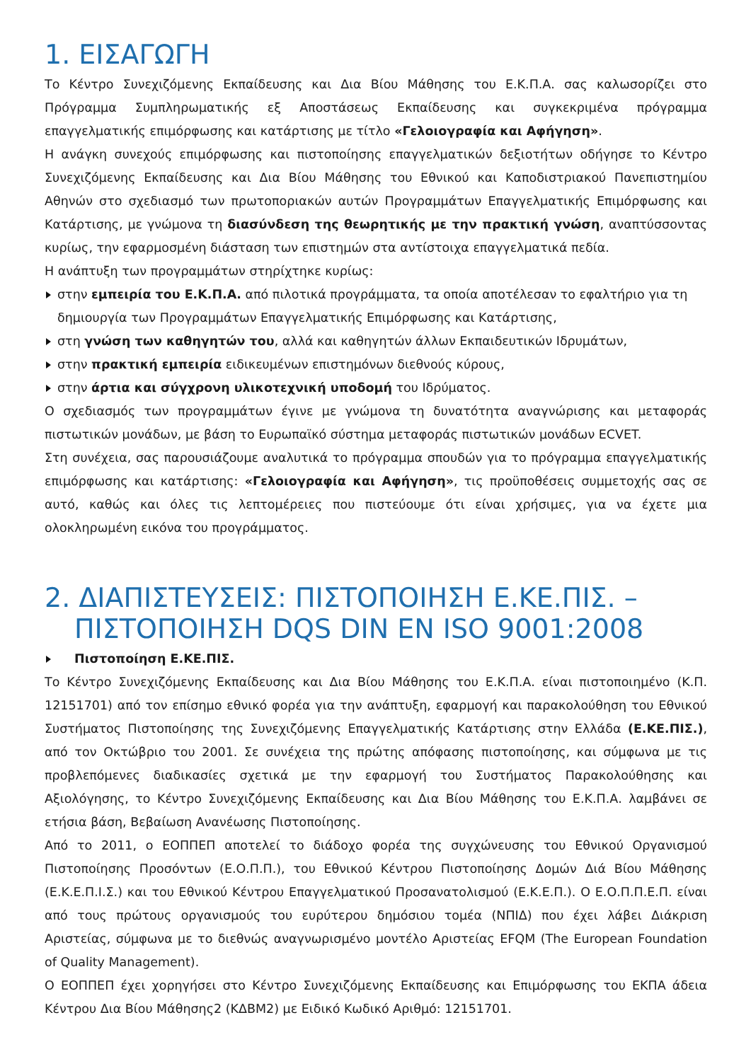1. ΕΙΣΑΓΩΓΗ
Το Κέντρο Συνεχιζόμενης Εκπαίδευσης και Δια Βίου Μάθησης του Ε.Κ.Π.Α. σας καλωσορίζει στο Πρόγραμμα Συμπληρωματικής εξ Αποστάσεως Εκπαίδευσης και συγκεκριμένα πρόγραμμα επαγγελματικής επιμόρφωσης και κατάρτισης με τίτλο «Γελοιογραφία και Αφήγηση».
Η ανάγκη συνεχούς επιμόρφωσης και πιστοποίησης επαγγελματικών δεξιοτήτων οδήγησε το Κέντρο Συνεχιζόμενης Εκπαίδευσης και Δια Βίου Μάθησης του Εθνικού και Καποδιστριακού Πανεπιστημίου Αθηνών στο σχεδιασμό των πρωτοποριακών αυτών Προγραμμάτων Επαγγελματικής Επιμόρφωσης και Κατάρτισης, με γνώμονα τη διασύνδεση της θεωρητικής με την πρακτική γνώση, αναπτύσσοντας κυρίως, την εφαρμοσμένη διάσταση των επιστημών στα αντίστοιχα επαγγελματικά πεδία.
Η ανάπτυξη των προγραμμάτων στηρίχτηκε κυρίως:
στην εμπειρία του Ε.Κ.Π.Α. από πιλοτικά προγράμματα, τα οποία αποτέλεσαν το εφαλτήριο για τη δημιουργία των Προγραμμάτων Επαγγελματικής Επιμόρφωσης και Κατάρτισης,
στη γνώση των καθηγητών του, αλλά και καθηγητών άλλων Εκπαιδευτικών Ιδρυμάτων,
στην πρακτική εμπειρία ειδικευμένων επιστημόνων διεθνούς κύρους,
στην άρτια και σύγχρονη υλικοτεχνική υποδομή του Ιδρύματος.
Ο σχεδιασμός των προγραμμάτων έγινε με γνώμονα τη δυνατότητα αναγνώρισης και μεταφοράς πιστωτικών μονάδων, με βάση το Ευρωπαϊκό σύστημα μεταφοράς πιστωτικών μονάδων ECVET.
Στη συνέχεια, σας παρουσιάζουμε αναλυτικά το πρόγραμμα σπουδών για το πρόγραμμα επαγγελματικής επιμόρφωσης και κατάρτισης: «Γελοιογραφία και Αφήγηση», τις προϋποθέσεις συμμετοχής σας σε αυτό, καθώς και όλες τις λεπτομέρειες που πιστεύουμε ότι είναι χρήσιμες, για να έχετε μια ολοκληρωμένη εικόνα του προγράμματος.
2. ΔΙΑΠΙΣΤΕΥΣΕΙΣ: ΠΙΣΤΟΠΟΙΗΣΗ Ε.ΚΕ.ΠΙΣ. –
ΠΙΣΤΟΠΟΙΗΣΗ DQS DIN EN ISO 9001:2008
Πιστοποίηση Ε.ΚΕ.ΠΙΣ.
Το Κέντρο Συνεχιζόμενης Εκπαίδευσης και Δια Βίου Μάθησης του Ε.Κ.Π.Α. είναι πιστοποιημένο (Κ.Π. 12151701) από τον επίσημο εθνικό φορέα για την ανάπτυξη, εφαρμογή και παρακολούθηση του Εθνικού Συστήματος Πιστοποίησης της Συνεχιζόμενης Επαγγελματικής Κατάρτισης στην Ελλάδα (Ε.ΚΕ.ΠΙΣ.), από τον Οκτώβριο του 2001. Σε συνέχεια της πρώτης απόφασης πιστοποίησης, και σύμφωνα με τις προβλεπόμενες διαδικασίες σχετικά με την εφαρμογή του Συστήματος Παρακολούθησης και Αξιολόγησης, το Κέντρο Συνεχιζόμενης Εκπαίδευσης και Δια Βίου Μάθησης του Ε.Κ.Π.Α. λαμβάνει σε ετήσια βάση, Βεβαίωση Ανανέωσης Πιστοποίησης.
Από το 2011, ο ΕΟΠΠΕΠ αποτελεί το διάδοχο φορέα της συγχώνευσης του Εθνικού Οργανισμού Πιστοποίησης Προσόντων (Ε.Ο.Π.Π.), του Εθνικού Κέντρου Πιστοποίησης Δομών Διά Βίου Μάθησης (Ε.Κ.Ε.Π.Ι.Σ.) και του Εθνικού Κέντρου Επαγγελματικού Προσανατολισμού (Ε.Κ.Ε.Π.). Ο Ε.Ο.Π.Π.Ε.Π. είναι από τους πρώτους οργανισμούς του ευρύτερου δημόσιου τομέα (ΝΠΙΔ) που έχει λάβει Διάκριση Αριστείας, σύμφωνα με το διεθνώς αναγνωρισμένο μοντέλο Αριστείας EFQM (The European Foundation of Quality Management).
Ο ΕΟΠΠΕΠ έχει χορηγήσει στο Κέντρο Συνεχιζόμενης Εκπαίδευσης και Επιμόρφωσης του ΕΚΠΑ άδεια Κέντρου Δια Βίου Μάθησης2 (ΚΔΒΜ2) με Ειδικό Κωδικό Αριθμό: 12151701.